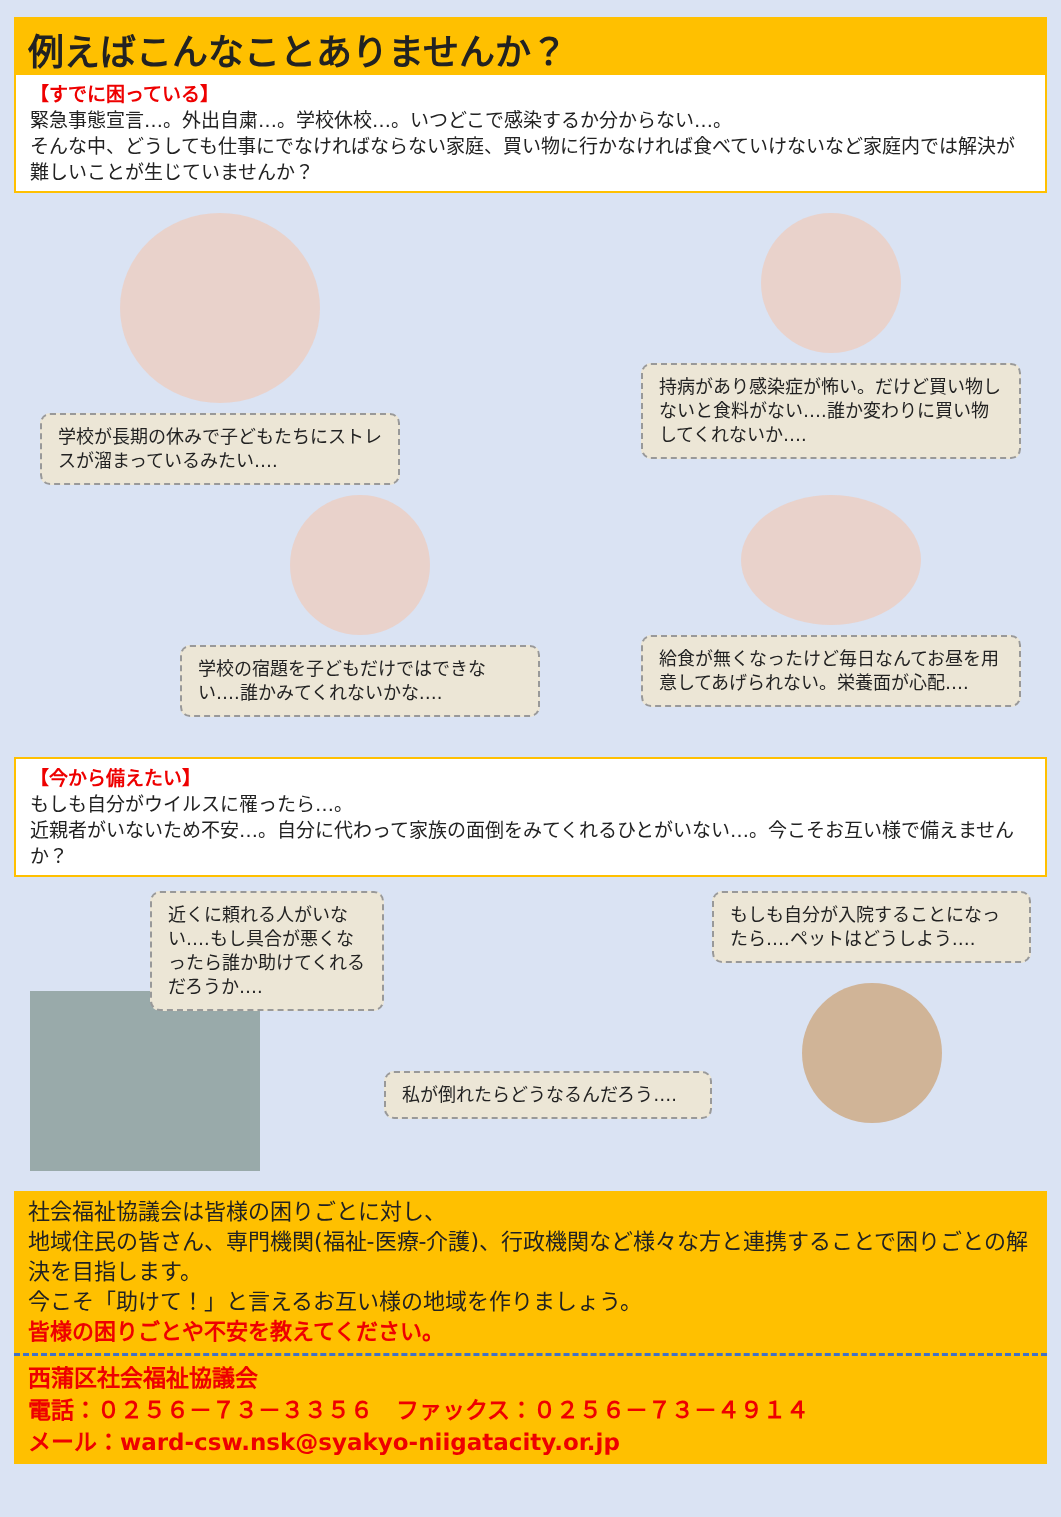例えばこんなことありませんか？
【すでに困っている】
緊急事態宣言…。外出自粛…。学校休校…。いつどこで感染するか分からない…。
そんな中、どうしても仕事にでなければならない家庭、買い物に行かなければ食べていけないなど家庭内では解決が難しいことが生じていませんか？
学校が長期の休みで子どもたちにストレスが溜まっているみたい….
持病があり感染症が怖い。だけど買い物しないと食料がない….誰か変わりに買い物してくれないか….
学校の宿題を子どもだけではできない….誰かみてくれないかな….
給食が無くなったけど毎日なんてお昼を用意してあげられない。栄養面が心配….
【今から備えたい】
もしも自分がウイルスに罹ったら…。
近親者がいないため不安…。自分に代わって家族の面倒をみてくれるひとがいない…。今こそお互い様で備えませんか？
近くに頼れる人がいない….もし具合が悪くなったら誰か助けてくれるだろうか….
私が倒れたらどうなるんだろう….
もしも自分が入院することになったら….ペットはどうしよう….
社会福祉協議会は皆様の困りごとに対し、
地域住民の皆さん、専門機関(福祉-医療-介護)、行政機関など様々な方と連携することで困りごとの解決を目指します。
今こそ「助けて！」と言えるお互い様の地域を作りましょう。
皆様の困りごとや不安を教えてください。
西蒲区社会福祉協議会
電話：０２５６－７３－３３５６　ファックス：０２５６－７３－４９１４
メール：ward-csw.nsk@syakyo-niigatacity.or.jp